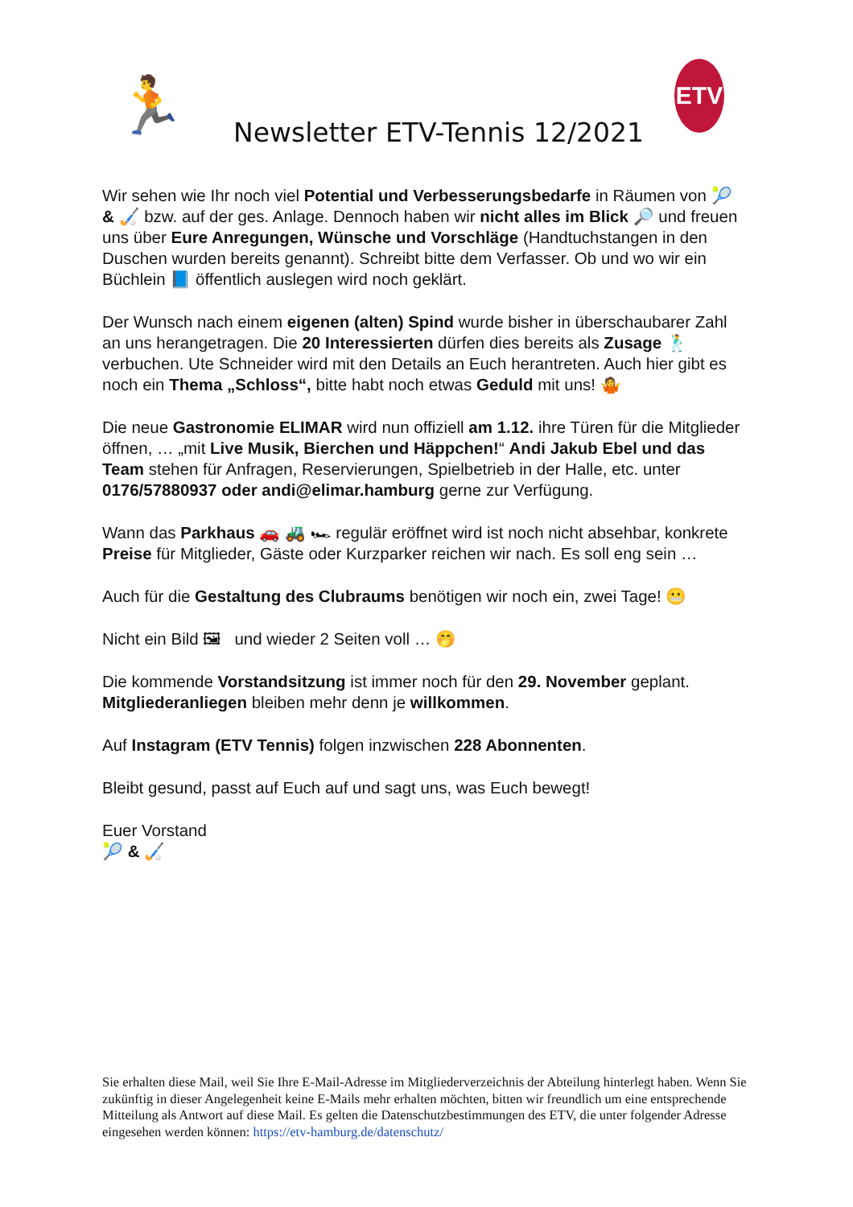🏃 Newsletter ETV-Tennis 12/2021
ETV
Wir sehen wie Ihr noch viel Potential und Verbesserungsbedarfe in Räumen von 🎾 & 🏑 bzw. auf der ges. Anlage. Dennoch haben wir nicht alles im Blick 🔎 und freuen uns über Eure Anregungen, Wünsche und Vorschläge (Handtuchstangen in den Duschen wurden bereits genannt). Schreibt bitte dem Verfasser. Ob und wo wir ein Büchlein 📘 öffentlich auslegen wird noch geklärt.
Der Wunsch nach einem eigenen (alten) Spind wurde bisher in überschaubarer Zahl an uns herangetragen. Die 20 Interessierten dürfen dies bereits als Zusage 🕺 verbuchen. Ute Schneider wird mit den Details an Euch herantreten. Auch hier gibt es noch ein Thema „Schloss“, bitte habt noch etwas Geduld mit uns! 🤷
Die neue Gastronomie ELIMAR wird nun offiziell am 1.12. ihre Türen für die Mitglieder öffnen, … „mit Live Musik, Bierchen und Häppchen!“ Andi Jakub Ebel und das Team stehen für Anfragen, Reservierungen, Spielbetrieb in der Halle, etc. unter 0176/57880937 oder andi@elimar.hamburg gerne zur Verfügung.
Wann das Parkhaus 🚗 🚜 🏎 regulär eröffnet wird ist noch nicht absehbar, konkrete Preise für Mitglieder, Gäste oder Kurzparker reichen wir nach. Es soll eng sein …
Auch für die Gestaltung des Clubraums benötigen wir noch ein, zwei Tage! 😬
Nicht ein Bild 🖼 und wieder 2 Seiten voll … 🤭
Die kommende Vorstandsitzung ist immer noch für den 29. November geplant. Mitgliederanliegen bleiben mehr denn je willkommen.
Auf Instagram (ETV Tennis) folgen inzwischen 228 Abonnenten.
Bleibt gesund, passt auf Euch auf und sagt uns, was Euch bewegt!
Euer Vorstand
🎾 & 🏑
Sie erhalten diese Mail, weil Sie Ihre E-Mail-Adresse im Mitgliederverzeichnis der Abteilung hinterlegt haben. Wenn Sie zukünftig in dieser Angelegenheit keine E-Mails mehr erhalten möchten, bitten wir freundlich um eine entsprechende Mitteilung als Antwort auf diese Mail. Es gelten die Datenschutzbestimmungen des ETV, die unter folgender Adresse eingesehen werden können: https://etv-hamburg.de/datenschutz/